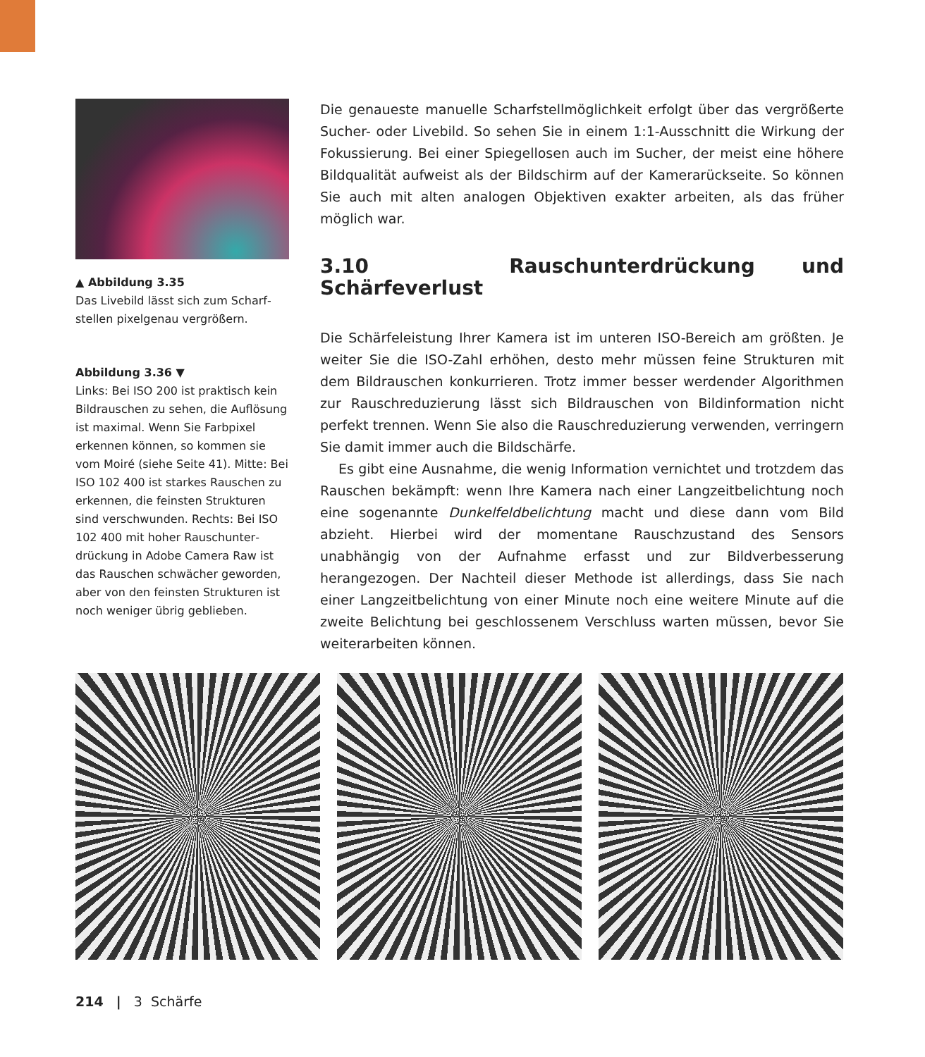▲ Abbildung 3.35
Das Livebild lässt sich zum Scharf­stellen pixelgenau vergrößern.
Abbildung 3.36 ▼
Links: Bei ISO 200 ist praktisch kein Bildrauschen zu sehen, die Auflö­sung ist maximal. Wenn Sie Farbpixel erkennen können, so kommen sie vom Moiré (siehe Seite 41). Mitte: Bei ISO 102 400 ist starkes Rauschen zu erkennen, die feinsten Struktu­ren sind verschwunden. Rechts: Bei ISO 102 400 mit hoher Rauschunter­drückung in Adobe Camera Raw ist das Rauschen schwächer geworden, aber von den feinsten Strukturen ist noch weniger übrig geblieben.
Die genaueste manuelle Scharfstellmöglichkeit erfolgt über das vergrößerte Sucher- oder Livebild. So sehen Sie in einem 1:1-Ausschnitt die Wirkung der Fokussierung. Bei einer Spiegellosen auch im Sucher, der meist eine höhere Bildqualität aufweist als der Bildschirm auf der Kamerarückseite. So können Sie auch mit alten analogen Objektiven exakter arbeiten, als das früher möglich war.
3.10 Rauschunterdrückung und Schärfeverlust
Die Schärfeleistung Ihrer Kamera ist im unteren ISO-Bereich am größten. Je wei­ter Sie die ISO-Zahl erhöhen, desto mehr müssen feine Strukturen mit dem Bildrauschen konkurrieren. Trotz immer besser werdender Algorithmen zur Rauschreduzierung lässt sich Bildrauschen von Bildinformation nicht perfekt trennen. Wenn Sie also die Rauschreduzierung verwenden, verringern Sie damit immer auch die Bildschärfe.
Es gibt eine Ausnahme, die wenig Information vernichtet und trotzdem das Rauschen bekämpft: wenn Ihre Kamera nach einer Langzeitbelichtung noch eine sogenannte Dunkelfeldbelichtung macht und diese dann vom Bild abzieht. Hierbei wird der momentane Rauschzustand des Sensors unabhängig von der Aufnahme erfasst und zur Bildverbesserung herangezogen. Der Nachteil dieser Methode ist allerdings, dass Sie nach einer Langzeitbelichtung von einer Minute noch eine weitere Minute auf die zweite Belichtung bei geschlossenem Ver­schluss warten müssen, bevor Sie weiterarbeiten können.
214 | 3 Schärfe